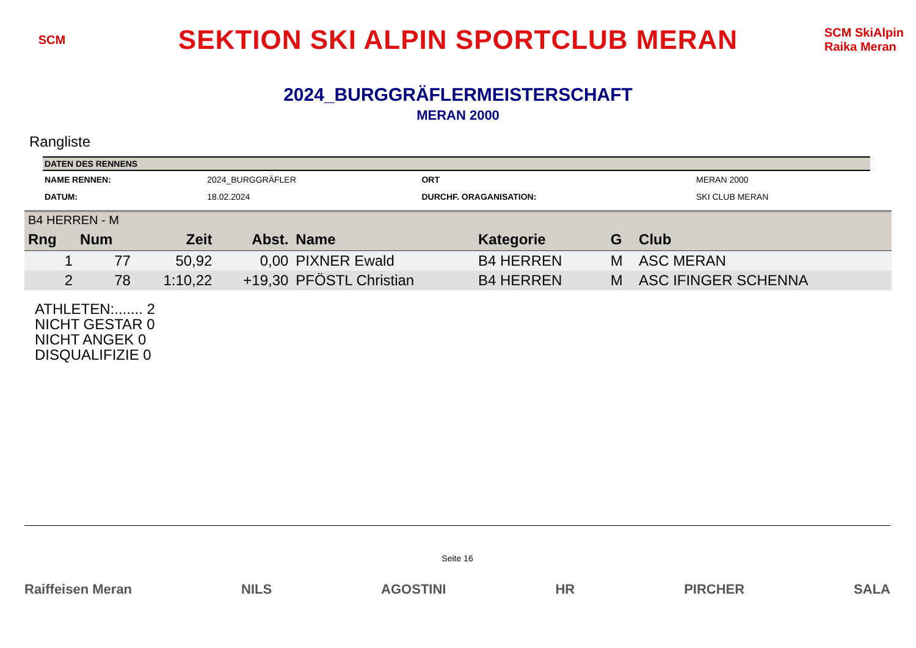SCM
SEKTION SKI ALPIN SPORTCLUB MERAN
SCM SkiAlpin Raika Meran
2024_BURGGRÄFLERMEISTERSCHAFT
MERAN 2000
Rangliste
| DATEN DES RENNENS | | | |
| --- | --- | --- | --- |
| NAME RENNEN: | 2024_BURGGRÄFLER | ORT | MERAN 2000 |
| DATUM: | 18.02.2024 | DURCHF. ORAGANISATION: | SKI CLUB MERAN |
| B4 HERREN - M | | | | | | | |
| Rng | Num | Zeit | Abst. | Name | Kategorie | G | Club |
| 1 | 77 | 50,92 | 0,00 | PIXNER Ewald | B4 HERREN | M | ASC MERAN |
| 2 | 78 | 1:10,22 | +19,30 | PFÖSTL Christian | B4 HERREN | M | ASC IFINGER SCHENNA |
ATHLETEN:....... 2
NICHT GESTAR 0
NICHT ANGEK 0
DISQUALIFIZIE 0
Seite 16
Raiffeisen Meran NILS AGOSTINI HR PIRCHER SALA